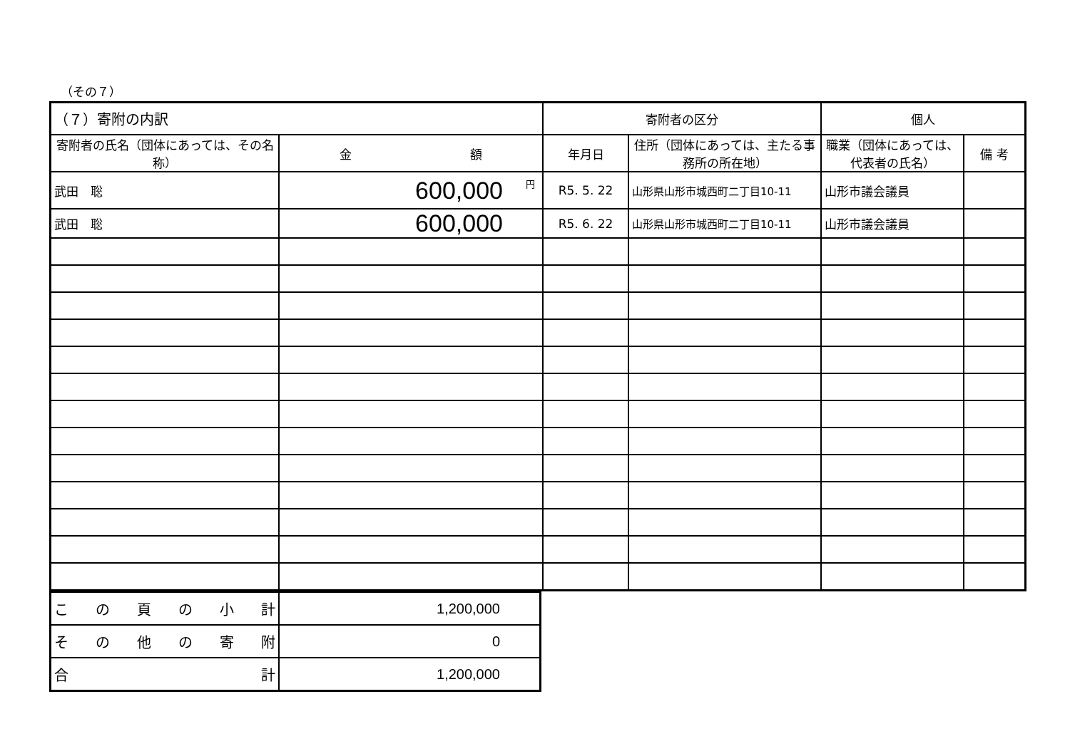（その７）
| （７）寄附の内訳 | | 寄附者の区分 | | 個人 | |
| 寄附者の氏名（団体にあっては、その名称） | 金 額 | 年月日 | 住所（団体にあっては、主たる事務所の所在地） | 職業（団体にあっては、代表者の氏名） | 備 考 |
| 武田 聡 | 円 600,000 | R5. 5. 22 | 山形県山形市城西町二丁目10-11 | 山形市議会議員 | |
| 武田 聡 | 600,000 | R5. 6. 22 | 山形県山形市城西町二丁目10-11 | 山形市議会議員 | |
| こ の 頁 の 小 計 | 1,200,000 |
| そ の 他 の 寄 附 | 0 |
| 合 計 | 1,200,000 |